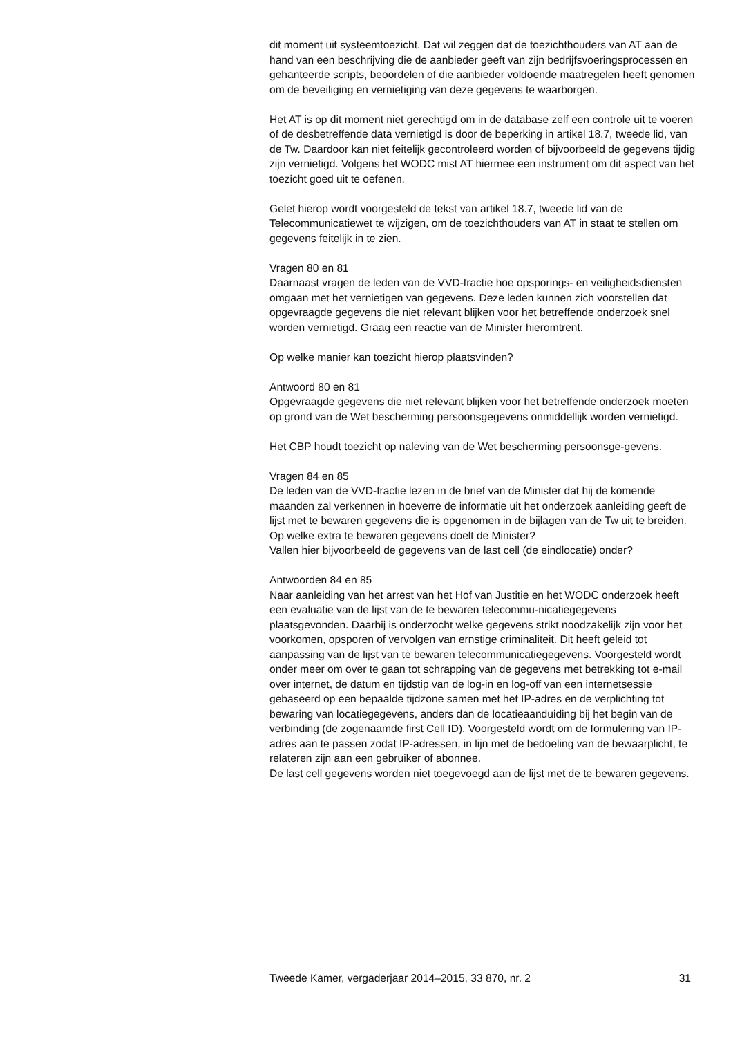dit moment uit systeemtoezicht. Dat wil zeggen dat de toezichthouders van AT aan de hand van een beschrijving die de aanbieder geeft van zijn bedrijfsvoeringsprocessen en gehanteerde scripts, beoordelen of die aanbieder voldoende maatregelen heeft genomen om de beveiliging en vernietiging van deze gegevens te waarborgen.
Het AT is op dit moment niet gerechtigd om in de database zelf een controle uit te voeren of de desbetreffende data vernietigd is door de beperking in artikel 18.7, tweede lid, van de Tw. Daardoor kan niet feitelijk gecontroleerd worden of bijvoorbeeld de gegevens tijdig zijn vernietigd. Volgens het WODC mist AT hiermee een instrument om dit aspect van het toezicht goed uit te oefenen.
Gelet hierop wordt voorgesteld de tekst van artikel 18.7, tweede lid van de Telecommunicatiewet te wijzigen, om de toezichthouders van AT in staat te stellen om gegevens feitelijk in te zien.
Vragen 80 en 81
Daarnaast vragen de leden van de VVD-fractie hoe opsporings- en veiligheidsdiensten omgaan met het vernietigen van gegevens. Deze leden kunnen zich voorstellen dat opgevraagde gegevens die niet relevant blijken voor het betreffende onderzoek snel worden vernietigd. Graag een reactie van de Minister hieromtrent.
Op welke manier kan toezicht hierop plaatsvinden?
Antwoord 80 en 81
Opgevraagde gegevens die niet relevant blijken voor het betreffende onderzoek moeten op grond van de Wet bescherming persoonsgegevens onmiddellijk worden vernietigd.
Het CBP houdt toezicht op naleving van de Wet bescherming persoonsge-gevens.
Vragen 84 en 85
De leden van de VVD-fractie lezen in de brief van de Minister dat hij de komende maanden zal verkennen in hoeverre de informatie uit het onderzoek aanleiding geeft de lijst met te bewaren gegevens die is opgenomen in de bijlagen van de Tw uit te breiden. Op welke extra te bewaren gegevens doelt de Minister?
Vallen hier bijvoorbeeld de gegevens van de last cell (de eindlocatie) onder?
Antwoorden 84 en 85
Naar aanleiding van het arrest van het Hof van Justitie en het WODC onderzoek heeft een evaluatie van de lijst van de te bewaren telecommu-nicatiegegevens plaatsgevonden. Daarbij is onderzocht welke gegevens strikt noodzakelijk zijn voor het voorkomen, opsporen of vervolgen van ernstige criminaliteit. Dit heeft geleid tot aanpassing van de lijst van te bewaren telecommunicatiegegevens. Voorgesteld wordt onder meer om over te gaan tot schrapping van de gegevens met betrekking tot e-mail over internet, de datum en tijdstip van de log-in en log-off van een internetsessie gebaseerd op een bepaalde tijdzone samen met het IP-adres en de verplichting tot bewaring van locatiegegevens, anders dan de locatieaanduiding bij het begin van de verbinding (de zogenaamde first Cell ID). Voorgesteld wordt om de formulering van IP-adres aan te passen zodat IP-adressen, in lijn met de bedoeling van de bewaarplicht, te relateren zijn aan een gebruiker of abonnee.
De last cell gegevens worden niet toegevoegd aan de lijst met de te bewaren gegevens.
Tweede Kamer, vergaderjaar 2014–2015, 33 870, nr. 2 31